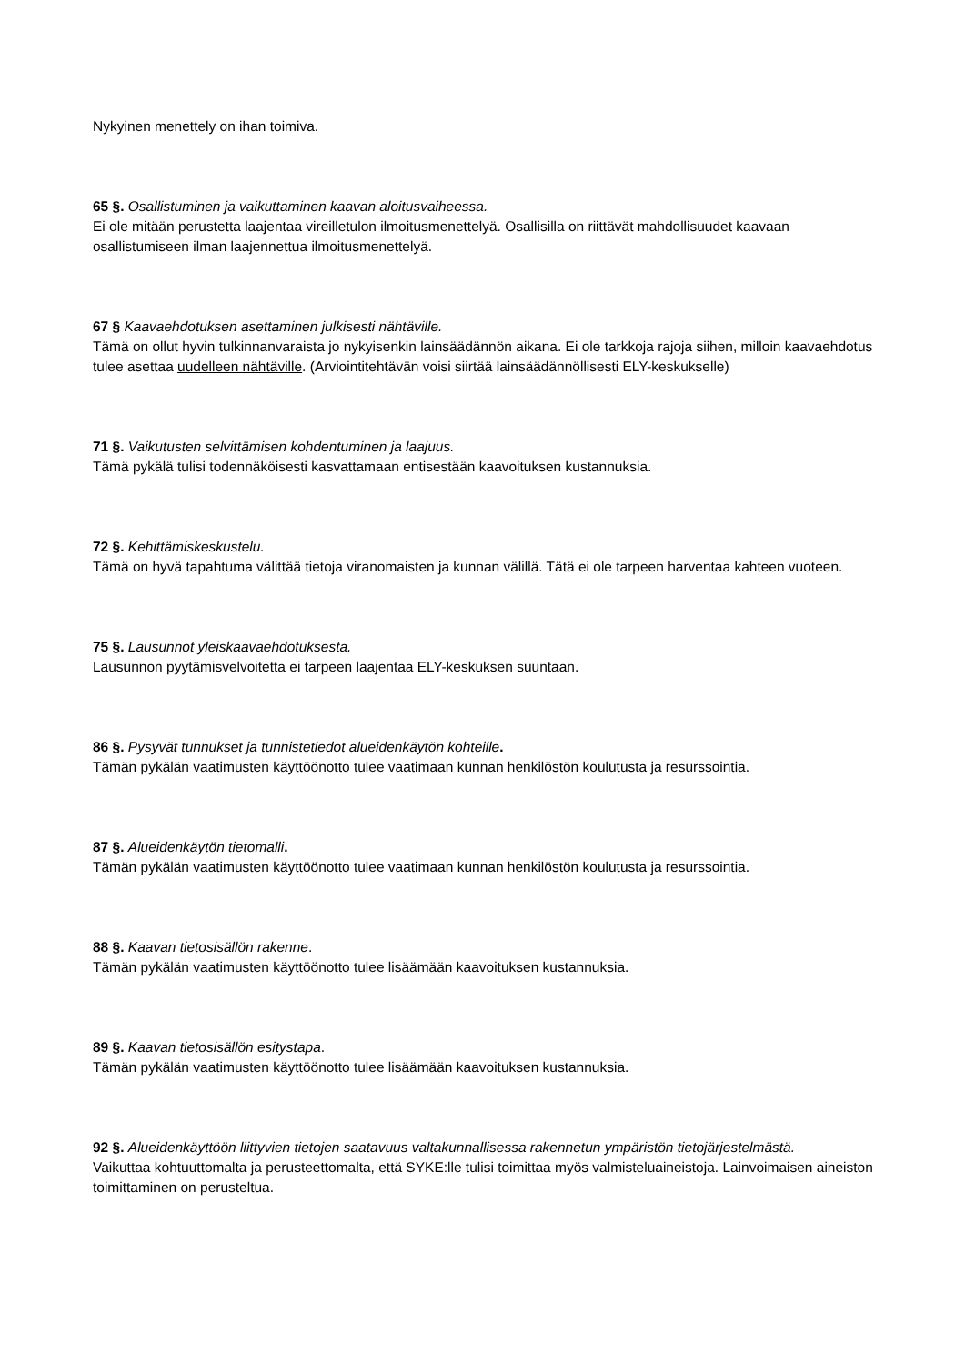Nykyinen menettely on ihan toimiva.
65 §. Osallistuminen ja vaikuttaminen kaavan aloitusvaiheessa.
Ei ole mitään perustetta laajentaa vireilletulon ilmoitusmenettelyä. Osallisilla on riittävät mahdollisuudet kaavaan osallistumiseen ilman laajennettua ilmoitusmenettelyä.
67 § Kaavaehdotuksen asettaminen julkisesti nähtäville.
Tämä on ollut hyvin tulkinnanvaraista jo nykyisenkin lainsäädännön aikana. Ei ole tarkkoja rajoja siihen, milloin kaavaehdotus tulee asettaa uudelleen nähtäville. (Arviointitehtävän voisi siirtää lainsäädännöllisesti ELY-keskukselle)
71 §. Vaikutusten selvittämisen kohdentuminen ja laajuus.
Tämä pykälä tulisi todennäköisesti kasvattamaan entisestään kaavoituksen kustannuksia.
72 §. Kehittämiskeskustelu.
Tämä on hyvä tapahtuma välittää tietoja viranomaisten ja kunnan välillä. Tätä ei ole tarpeen harventaa kahteen vuoteen.
75 §. Lausunnot yleiskaavaehdotuksesta.
Lausunnon pyytämisvelvoitetta ei tarpeen laajentaa ELY-keskuksen suuntaan.
86 §. Pysyvät tunnukset ja tunnistetiedot alueidenkäytön kohteille.
Tämän pykälän vaatimusten käyttöönotto tulee vaatimaan kunnan henkilöstön koulutusta ja resurssointia.
87 §. Alueidenkäytön tietomalli.
Tämän pykälän vaatimusten käyttöönotto tulee vaatimaan kunnan henkilöstön koulutusta ja resurssointia.
88 §. Kaavan tietosisällön rakenne.
Tämän pykälän vaatimusten käyttöönotto tulee lisäämään kaavoituksen kustannuksia.
89 §. Kaavan tietosisällön esitystapa.
Tämän pykälän vaatimusten käyttöönotto tulee lisäämään kaavoituksen kustannuksia.
92 §. Alueidenkäyttöön liittyvien tietojen saatavuus valtakunnallisessa rakennetun ympäristön tietojärjestelmästä.
Vaikuttaa kohtuuttomalta ja perusteettomalta, että SYKE:lle tulisi toimittaa myös valmisteluaineistoja. Lainvoimaisen aineiston toimittaminen on perusteltua.